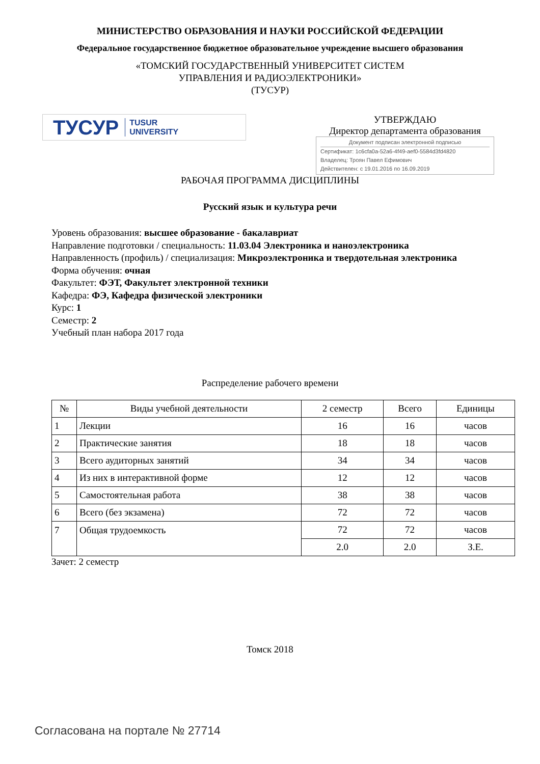МИНИСТЕРСТВО ОБРАЗОВАНИЯ И НАУКИ РОССИЙСКОЙ ФЕДЕРАЦИИ
Федеральное государственное бюджетное образовательное учреждение высшего образования
«ТОМСКИЙ ГОСУДАРСТВЕННЫЙ УНИВЕРСИТЕТ СИСТЕМ
УПРАВЛЕНИЯ И РАДИОЭЛЕКТРОНИКИ»
(ТУСУР)
ТУСУР TUSUR
UNIVERSITY
УТВЕРЖДАЮ
Директор департамента образования
Документ подписан электронной подписью
Сертификат: 1c6cfa0a-52a6-4f49-aef0-5584d3fd4820
Владелец: Троян Павел Ефимович
Действителен: с 19.01.2016 по 16.09.2019
РАБОЧАЯ ПРОГРАММА ДИСЦИПЛИНЫ
Русский язык и культура речи
Уровень образования: высшее образование - бакалавриат
Направление подготовки / специальность: 11.03.04 Электроника и наноэлектроника
Направленность (профиль) / специализация: Микроэлектроника и твердотельная электроника
Форма обучения: очная
Факультет: ФЭТ, Факультет электронной техники
Кафедра: ФЭ, Кафедра физической электроники
Курс: 1
Семестр: 2
Учебный план набора 2017 года
Распределение рабочего времени
| № | Виды учебной деятельности | 2 семестр | Всего | Единицы |
| --- | --- | --- | --- | --- |
| 1 | Лекции | 16 | 16 | часов |
| 2 | Практические занятия | 18 | 18 | часов |
| 3 | Всего аудиторных занятий | 34 | 34 | часов |
| 4 | Из них в интерактивной форме | 12 | 12 | часов |
| 5 | Самостоятельная работа | 38 | 38 | часов |
| 6 | Всего (без экзамена) | 72 | 72 | часов |
| 7 | Общая трудоемкость | 72 | 72 | часов |
| | | 2.0 | 2.0 | З.Е. |
Зачет: 2 семестр
Томск 2018
Согласована на портале № 27714